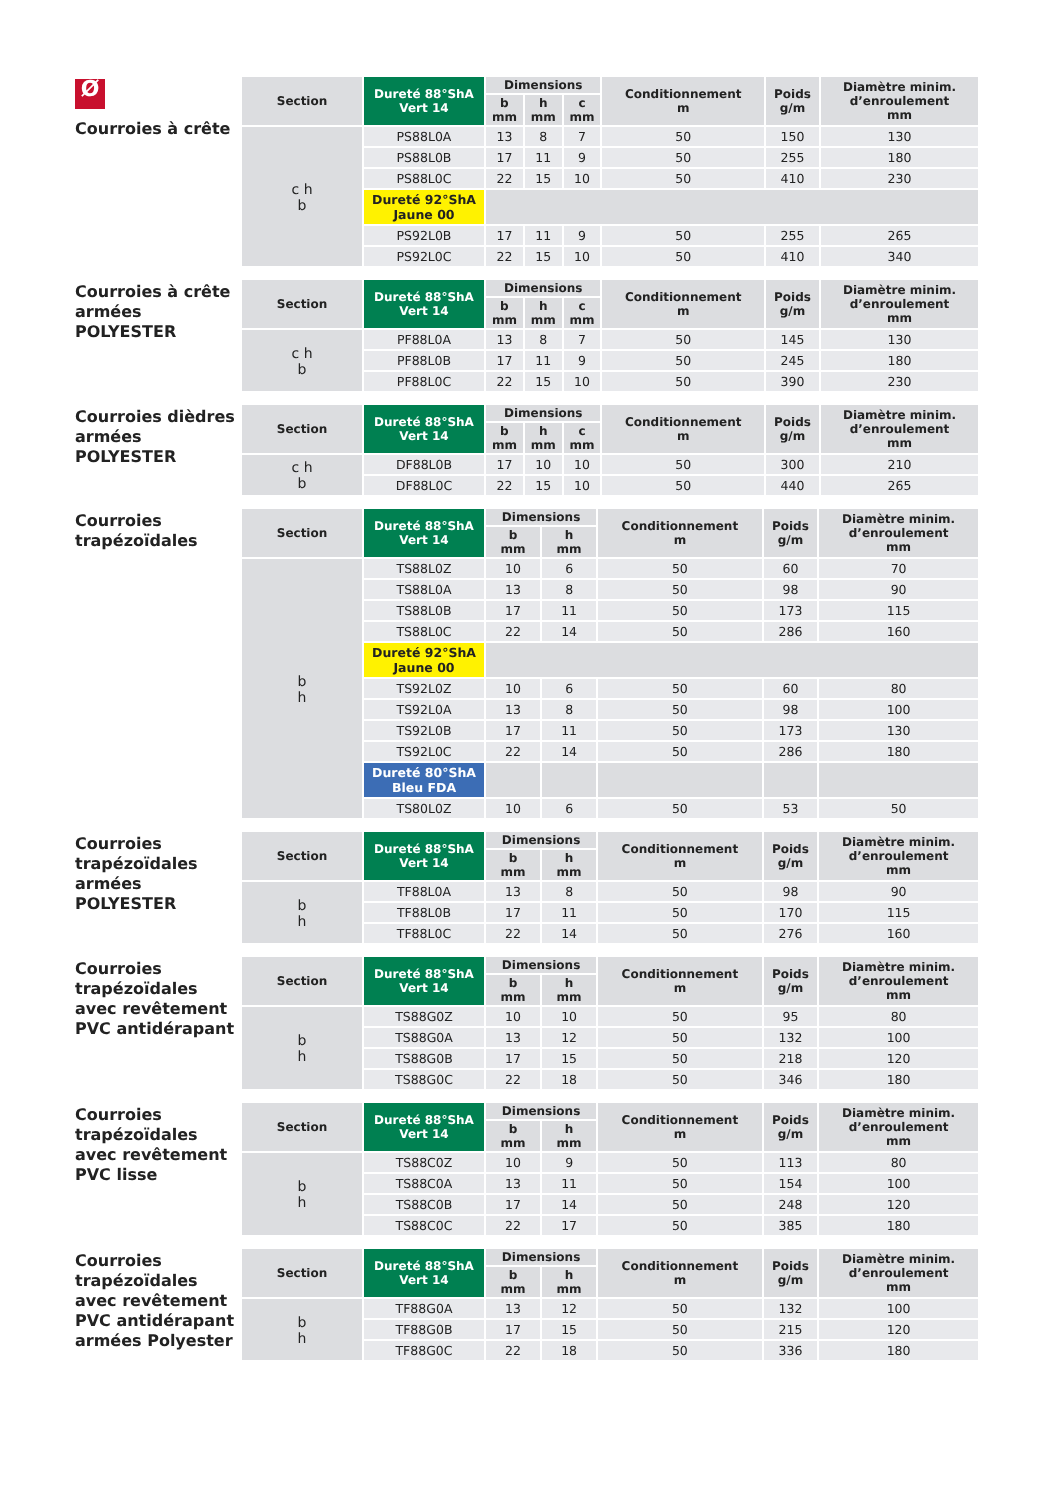Ø
Courroies à crête
| Section | Dureté 88°ShA Vert 14 | Dimensions | | | Conditionnement m | Poids g/m | Diamètre minim. d’enroulement mm |
| --- | --- | --- | --- | --- | --- | --- | --- |
| | | b mm | h mm | c mm | | | |
| c h b | PS88L0A | 13 | 8 | 7 | 50 | 150 | 130 |
| | PS88L0B | 17 | 11 | 9 | 50 | 255 | 180 |
| | PS88L0C | 22 | 15 | 10 | 50 | 410 | 230 |
| | Dureté 92°ShA Jaune 00 | | | | | | |
| | PS92L0B | 17 | 11 | 9 | 50 | 255 | 265 |
| | PS92L0C | 22 | 15 | 10 | 50 | 410 | 340 |
Courroies à crête armées POLYESTER
| Section | Dureté 88°ShA Vert 14 | Dimensions | | | Conditionnement m | Poids g/m | Diamètre minim. d’enroulement mm |
| --- | --- | --- | --- | --- | --- | --- | --- |
| | | b mm | h mm | c mm | | | |
| c h b | PF88L0A | 13 | 8 | 7 | 50 | 145 | 130 |
| | PF88L0B | 17 | 11 | 9 | 50 | 245 | 180 |
| | PF88L0C | 22 | 15 | 10 | 50 | 390 | 230 |
Courroies dièdres armées POLYESTER
| Section | Dureté 88°ShA Vert 14 | Dimensions | | | Conditionnement m | Poids g/m | Diamètre minim. d’enroulement mm |
| --- | --- | --- | --- | --- | --- | --- | --- |
| | | b mm | h mm | c mm | | | |
| c h b | DF88L0B | 17 | 10 | 10 | 50 | 300 | 210 |
| | DF88L0C | 22 | 15 | 10 | 50 | 440 | 265 |
Courroies trapézoïdales
| Section | Dureté 88°ShA Vert 14 | Dimensions | | Conditionnement m | Poids g/m | Diamètre minim. d’enroulement mm |
| --- | --- | --- | --- | --- | --- | --- |
| | | b mm | h mm | | | |
| b h | TS88L0Z | 10 | 6 | 50 | 60 | 70 |
| | TS88L0A | 13 | 8 | 50 | 98 | 90 |
| | TS88L0B | 17 | 11 | 50 | 173 | 115 |
| | TS88L0C | 22 | 14 | 50 | 286 | 160 |
| | Dureté 92°ShA Jaune 00 | | | | | |
| | TS92L0Z | 10 | 6 | 50 | 60 | 80 |
| | TS92L0A | 13 | 8 | 50 | 98 | 100 |
| | TS92L0B | 17 | 11 | 50 | 173 | 130 |
| | TS92L0C | 22 | 14 | 50 | 286 | 180 |
| | Dureté 80°ShA Bleu FDA | | | | | |
| | TS80L0Z | 10 | 6 | 50 | 53 | 50 |
Courroies trapézoïdales armées POLYESTER
| Section | Dureté 88°ShA Vert 14 | Dimensions | | Conditionnement m | Poids g/m | Diamètre minim. d’enroulement mm |
| --- | --- | --- | --- | --- | --- | --- |
| | | b mm | h mm | | | |
| b h | TF88L0A | 13 | 8 | 50 | 98 | 90 |
| | TF88L0B | 17 | 11 | 50 | 170 | 115 |
| | TF88L0C | 22 | 14 | 50 | 276 | 160 |
Courroies trapézoïdales avec revêtement PVC antidérapant
| Section | Dureté 88°ShA Vert 14 | Dimensions | | Conditionnement m | Poids g/m | Diamètre minim. d’enroulement mm |
| --- | --- | --- | --- | --- | --- | --- |
| | | b mm | h mm | | | |
| b h | TS88G0Z | 10 | 10 | 50 | 95 | 80 |
| | TS88G0A | 13 | 12 | 50 | 132 | 100 |
| | TS88G0B | 17 | 15 | 50 | 218 | 120 |
| | TS88G0C | 22 | 18 | 50 | 346 | 180 |
Courroies trapézoïdales avec revêtement PVC lisse
| Section | Dureté 88°ShA Vert 14 | Dimensions | | Conditionnement m | Poids g/m | Diamètre minim. d’enroulement mm |
| --- | --- | --- | --- | --- | --- | --- |
| | | b mm | h mm | | | |
| b h | TS88C0Z | 10 | 9 | 50 | 113 | 80 |
| | TS88C0A | 13 | 11 | 50 | 154 | 100 |
| | TS88C0B | 17 | 14 | 50 | 248 | 120 |
| | TS88C0C | 22 | 17 | 50 | 385 | 180 |
Courroies trapézoïdales avec revêtement PVC antidérapant armées Polyester
| Section | Dureté 88°ShA Vert 14 | Dimensions | | Conditionnement m | Poids g/m | Diamètre minim. d’enroulement mm |
| --- | --- | --- | --- | --- | --- | --- |
| | | b mm | h mm | | | |
| b h | TF88G0A | 13 | 12 | 50 | 132 | 100 |
| | TF88G0B | 17 | 15 | 50 | 215 | 120 |
| | TF88G0C | 22 | 18 | 50 | 336 | 180 |